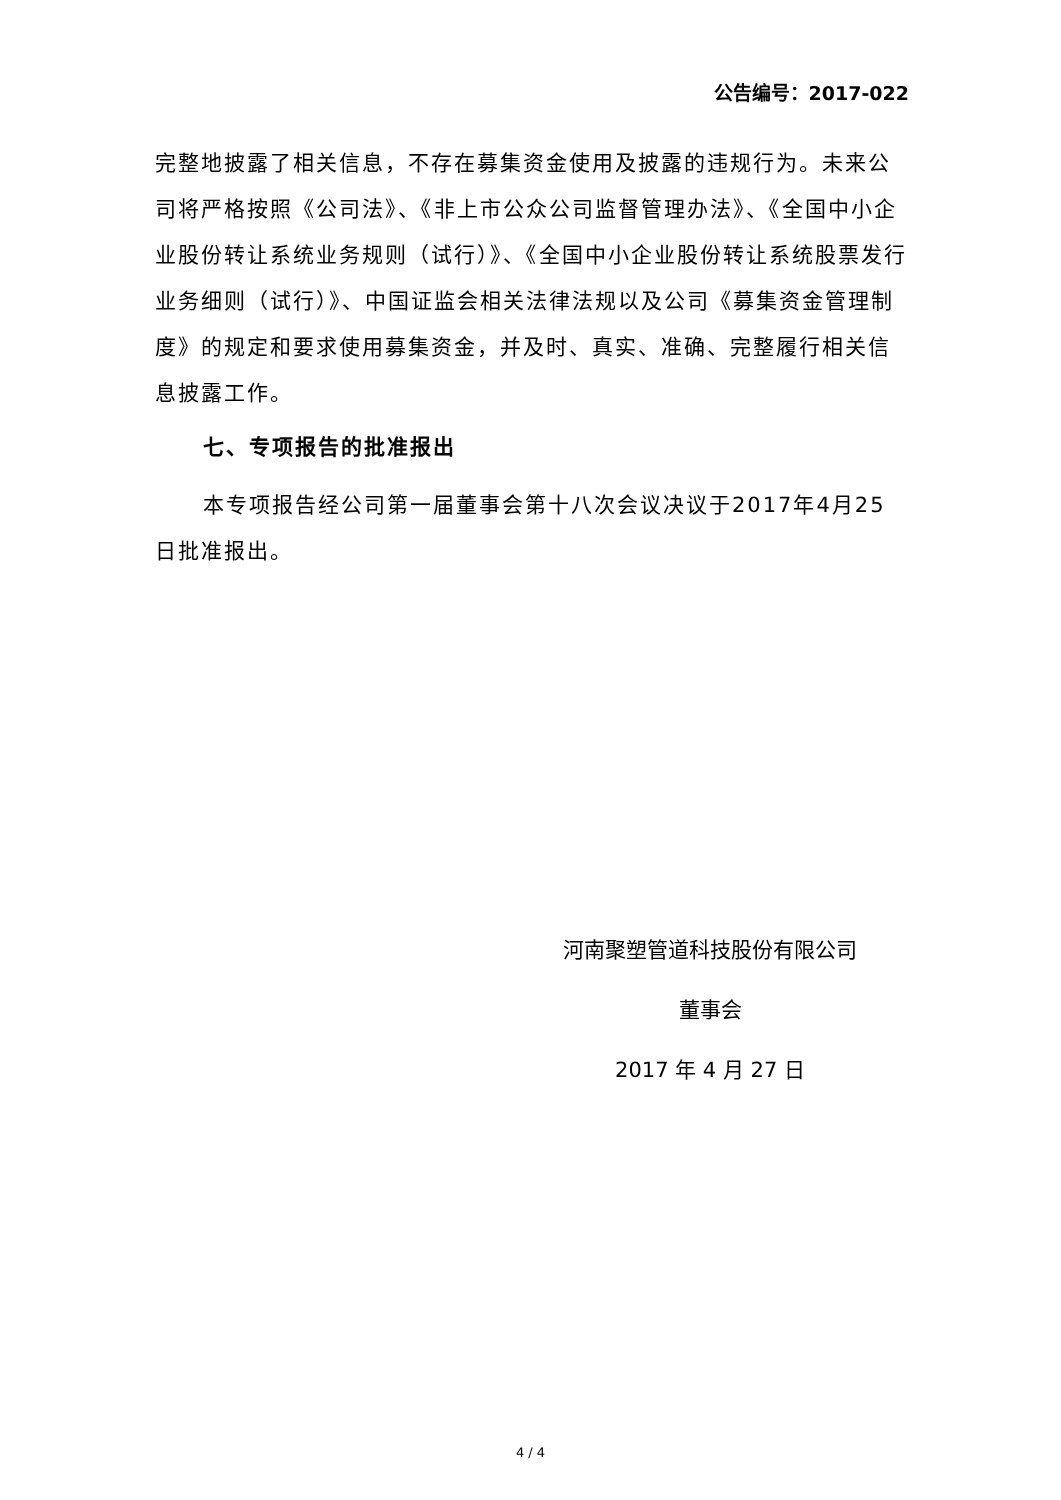公告编号：2017-022
完整地披露了相关信息，不存在募集资金使用及披露的违规行为。未来公司将严格按照《公司法》、《非上市公众公司监督管理办法》、《全国中小企业股份转让系统业务规则（试行）》、《全国中小企业股份转让系统股票发行业务细则（试行）》、中国证监会相关法律法规以及公司《募集资金管理制度》的规定和要求使用募集资金，并及时、真实、准确、完整履行相关信息披露工作。
七、专项报告的批准报出
本专项报告经公司第一届董事会第十八次会议决议于2017年4月25日批准报出。
河南聚塑管道科技股份有限公司
董事会
2017 年 4 月 27 日
4 / 4